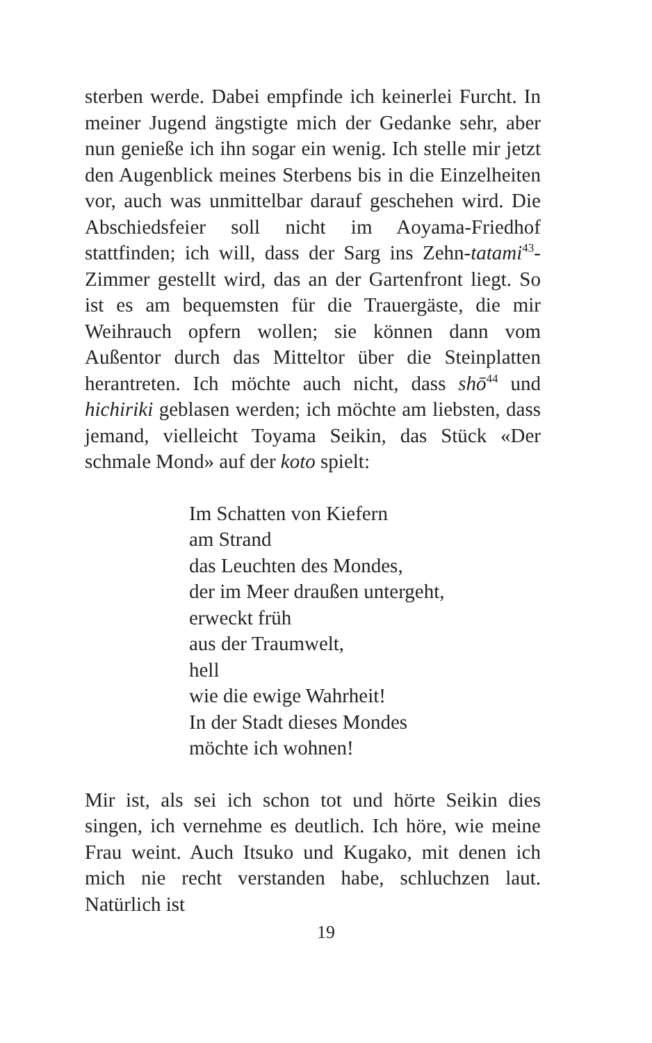sterben werde. Dabei empfinde ich keinerlei Furcht. In meiner Jugend ängstigte mich der Gedanke sehr, aber nun genieße ich ihn sogar ein wenig. Ich stelle mir jetzt den Augenblick meines Sterbens bis in die Einzelheiten vor, auch was unmittelbar darauf geschehen wird. Die Abschiedsfeier soll nicht im Aoyama-Friedhof stattfinden; ich will, dass der Sarg ins Zehn-tatami<sup>43</sup>-Zimmer gestellt wird, das an der Gartenfront liegt. So ist es am bequemsten für die Trauergäste, die mir Weihrauch opfern wollen; sie können dann vom Außentor durch das Mitteltor über die Steinplatten herantreten. Ich möchte auch nicht, dass shō<sup>44</sup> und hichiriki geblasen werden; ich möchte am liebsten, dass jemand, vielleicht Toyama Seikin, das Stück «Der schmale Mond» auf der koto spielt:
Im Schatten von Kiefern
am Strand
das Leuchten des Mondes,
der im Meer draußen untergeht,
erweckt früh
aus der Traumwelt,
hell
wie die ewige Wahrheit!
In der Stadt dieses Mondes
möchte ich wohnen!
Mir ist, als sei ich schon tot und hörte Seikin dies singen, ich vernehme es deutlich. Ich höre, wie meine Frau weint. Auch Itsuko und Kugako, mit denen ich mich nie recht verstanden habe, schluchzen laut. Natürlich ist
19